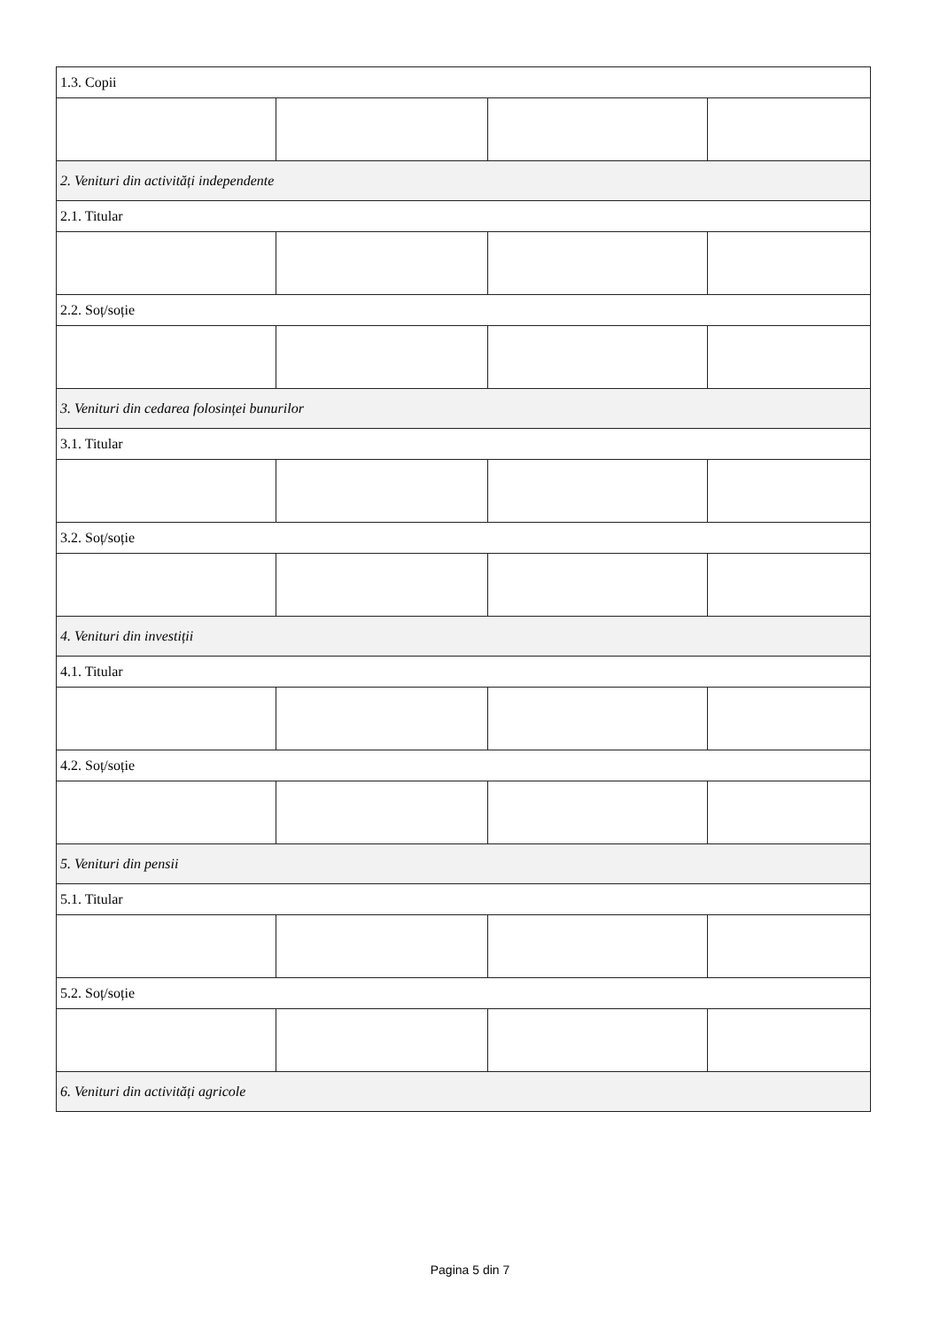| 1.3. Copii | | | |
| 2. Venituri din activități independente | | | |
| 2.1. Titular | | | |
| 2.2. Soț/soție | | | |
| 3. Venituri din cedarea folosinței bunurilor | | | |
| 3.1. Titular | | | |
| 3.2. Soț/soție | | | |
| 4. Venituri din investiții | | | |
| 4.1. Titular | | | |
| 4.2. Soț/soție | | | |
| 5. Venituri din pensii | | | |
| 5.1. Titular | | | |
| 5.2. Soț/soție | | | |
| 6. Venituri din activități agricole | | | |
Pagina 5 din 7